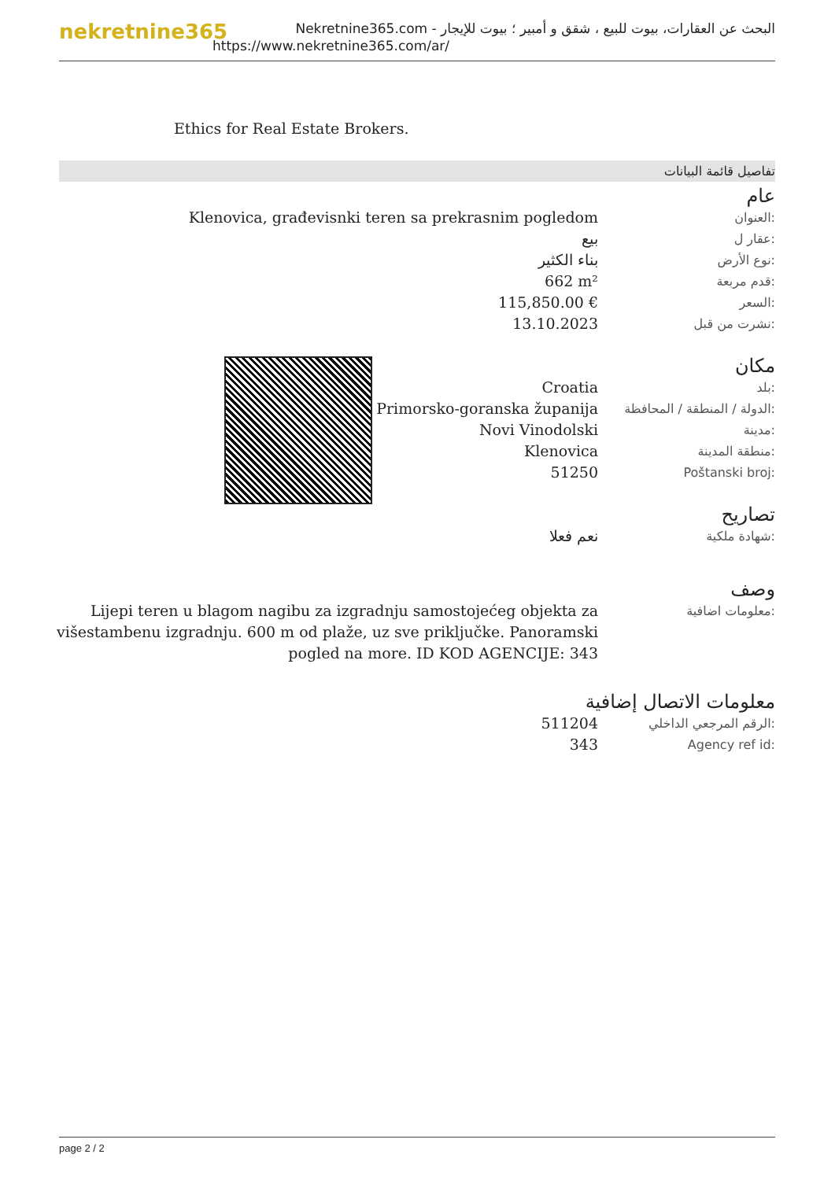nekretnine365
البحث عن العقارات، بيوت للبيع ، شقق و أمبير ؛ بيوت للإيجار - Nekretnine365.com
https://www.nekretnine365.com/ar/
Ethics for Real Estate Brokers.
تفاصيل قائمة البيانات
عام
| Klenovica, građevisnki teren sa prekrasnim pogledom | العنوان: |
| بيع | عقار ل: |
| بناء الكثير | نوع الأرض: |
| 662 m² | قدم مربعة: |
| 115,850.00 € | السعر: |
| 13.10.2023 | نشرت من قبل: |
مكان
| Croatia | بلد: |
| Primorsko-goranska županija | الدولة / المنطقة / المحافظة: |
| Novi Vinodolski | مدينة: |
| Klenovica | منطقة المدينة: |
| 51250 | Poštanski broj: |
تصاريح
| نعم فعلا | شهادة ملكية: |
وصف
| Lijepi teren u blagom nagibu za izgradnju samostojećeg objekta za višestambenu izgradnju. 600 m od plaže, uz sve priključke. Panoramski pogled na more. ID KOD AGENCIJE: 343 | معلومات اضافية: |
معلومات الاتصال إضافية
| 511204 | الرقم المرجعي الداخلي: |
| 343 | Agency ref id: |
page 2 / 2